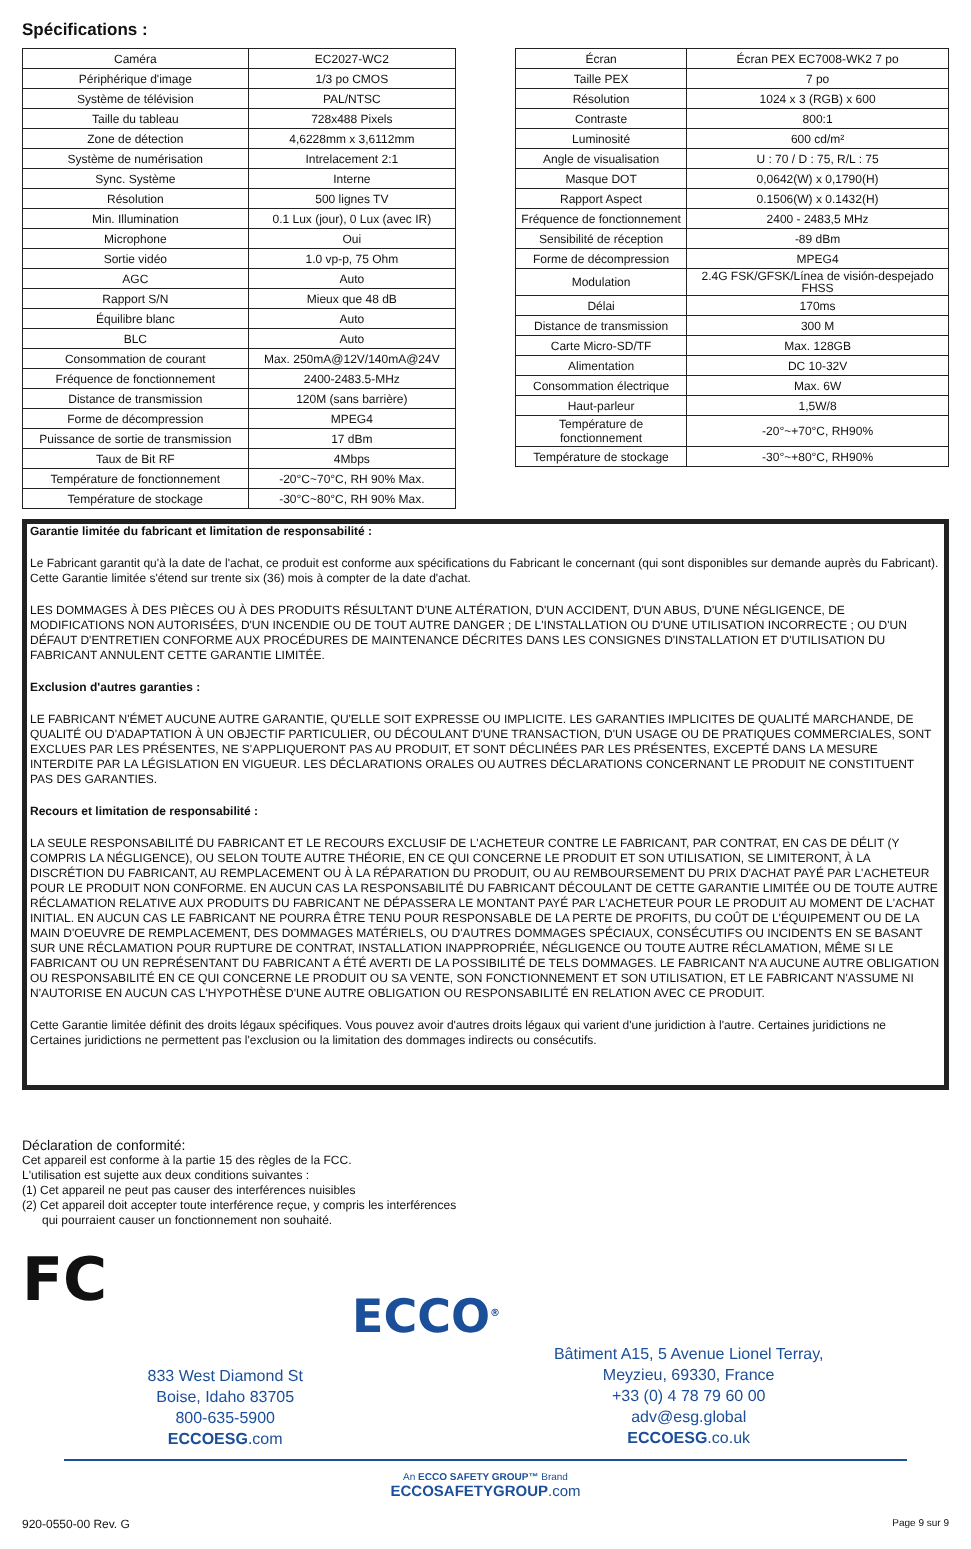Spécifications :
| Caméra | EC2027-WC2 |
| Périphérique d'image | 1/3 po CMOS |
| Système de télévision | PAL/NTSC |
| Taille du tableau | 728x488 Pixels |
| Zone de détection | 4,6228mm x 3,6112mm |
| Système de numérisation | Intrelacement 2:1 |
| Sync. Système | Interne |
| Résolution | 500 lignes TV |
| Min. Illumination | 0.1 Lux (jour), 0 Lux (avec IR) |
| Microphone | Oui |
| Sortie vidéo | 1.0 vp-p, 75 Ohm |
| AGC | Auto |
| Rapport S/N | Mieux que 48 dB |
| Équilibre blanc | Auto |
| BLC | Auto |
| Consommation de courant | Max. 250mA@12V/140mA@24V |
| Fréquence de fonctionnement | 2400-2483.5-MHz |
| Distance de transmission | 120M (sans barrière) |
| Forme de décompression | MPEG4 |
| Puissance de sortie de transmission | 17 dBm |
| Taux de Bit RF | 4Mbps |
| Température de fonctionnement | -20°C~70°C, RH 90% Max. |
| Température de stockage | -30°C~80°C, RH 90% Max. |
| Écran | Écran PEX EC7008-WK2 7 po |
| Taille PEX | 7 po |
| Résolution | 1024 x 3 (RGB) x 600 |
| Contraste | 800:1 |
| Luminosité | 600 cd/m² |
| Angle de visualisation | U : 70 / D : 75, R/L : 75 |
| Masque DOT | 0,0642(W) x 0,1790(H) |
| Rapport Aspect | 0.1506(W) x 0.1432(H) |
| Fréquence de fonctionnement | 2400 - 2483,5 MHz |
| Sensibilité de réception | -89 dBm |
| Forme de décompression | MPEG4 |
| Modulation | 2.4G FSK/GFSK/Línea de visión-despejado FHSS |
| Délai | 170ms |
| Distance de transmission | 300 M |
| Carte Micro-SD/TF | Max. 128GB |
| Alimentation | DC 10-32V |
| Consommation électrique | Max. 6W |
| Haut-parleur | 1,5W/8 |
| Température de fonctionnement | -20°~+70°C, RH90% |
| Température de stockage | -30°~+80°C, RH90% |
Garantie limitée du fabricant et limitation de responsabilité :
Le Fabricant garantit qu'à la date de l'achat, ce produit est conforme aux spécifications du Fabricant le concernant (qui sont disponibles sur demande auprès du Fabricant). Cette Garantie limitée s'étend sur trente six (36) mois à compter de la date d'achat.
LES DOMMAGES À DES PIÈCES OU À DES PRODUITS RÉSULTANT D'UNE ALTÉRATION, D'UN ACCIDENT, D'UN ABUS, D'UNE NÉGLIGENCE, DE MODIFICATIONS NON AUTORISÉES, D'UN INCENDIE OU DE TOUT AUTRE DANGER ; DE L'INSTALLATION OU D'UNE UTILISATION INCORRECTE ; OU D'UN DÉFAUT D'ENTRETIEN CONFORME AUX PROCÉDURES DE MAINTENANCE DÉCRITES DANS LES CONSIGNES D'INSTALLATION ET D'UTILISATION DU FABRICANT ANNULENT CETTE GARANTIE LIMITÉE.
Exclusion d'autres garanties :
LE FABRICANT N'ÉMET AUCUNE AUTRE GARANTIE, QU'ELLE SOIT EXPRESSE OU IMPLICITE. LES GARANTIES IMPLICITES DE QUALITÉ MARCHANDE, DE QUALITÉ OU D'ADAPTATION À UN OBJECTIF PARTICULIER, OU DÉCOULANT D'UNE TRANSACTION, D'UN USAGE OU DE PRATIQUES COMMERCIALES, SONT EXCLUES PAR LES PRÉSENTES, NE S'APPLIQUERONT PAS AU PRODUIT, ET SONT DÉCLINÉES PAR LES PRÉSENTES, EXCEPTÉ DANS LA MESURE INTERDITE PAR LA LÉGISLATION EN VIGUEUR. LES DÉCLARATIONS ORALES OU AUTRES DÉCLARATIONS CONCERNANT LE PRODUIT NE CONSTITUENT PAS DES GARANTIES.
Recours et limitation de responsabilité :
LA SEULE RESPONSABILITÉ DU FABRICANT ET LE RECOURS EXCLUSIF DE L'ACHETEUR CONTRE LE FABRICANT, PAR CONTRAT, EN CAS DE DÉLIT (Y COMPRIS LA NÉGLIGENCE), OU SELON TOUTE AUTRE THÉORIE, EN CE QUI CONCERNE LE PRODUIT ET SON UTILISATION, SE LIMITERONT, À LA DISCRÉTION DU FABRICANT, AU REMPLACEMENT OU À LA RÉPARATION DU PRODUIT, OU AU REMBOURSEMENT DU PRIX D'ACHAT PAYÉ PAR L'ACHETEUR POUR LE PRODUIT NON CONFORME. EN AUCUN CAS LA RESPONSABILITÉ DU FABRICANT DÉCOULANT DE CETTE GARANTIE LIMITÉE OU DE TOUTE AUTRE RÉCLAMATION RELATIVE AUX PRODUITS DU FABRICANT NE DÉPASSERA LE MONTANT PAYÉ PAR L'ACHETEUR POUR LE PRODUIT AU MOMENT DE L'ACHAT INITIAL. EN AUCUN CAS LE FABRICANT NE POURRA ÊTRE TENU POUR RESPONSABLE DE LA PERTE DE PROFITS, DU COÛT DE L'ÉQUIPEMENT OU DE LA MAIN D'OEUVRE DE REMPLACEMENT, DES DOMMAGES MATÉRIELS, OU D'AUTRES DOMMAGES SPÉCIAUX, CONSÉCUTIFS OU INCIDENTS EN SE BASANT SUR UNE RÉCLAMATION POUR RUPTURE DE CONTRAT, INSTALLATION INAPPROPRIÉE, NÉGLIGENCE OU TOUTE AUTRE RÉCLAMATION, MÊME SI LE FABRICANT OU UN REPRÉSENTANT DU FABRICANT A ÉTÉ AVERTI DE LA POSSIBILITÉ DE TELS DOMMAGES. LE FABRICANT N'A AUCUNE AUTRE OBLIGATION OU RESPONSABILITÉ EN CE QUI CONCERNE LE PRODUIT OU SA VENTE, SON FONCTIONNEMENT ET SON UTILISATION, ET LE FABRICANT N'ASSUME NI N'AUTORISE EN AUCUN CAS L'HYPOTHÈSE D'UNE AUTRE OBLIGATION OU RESPONSABILITÉ EN RELATION AVEC CE PRODUIT.
Cette Garantie limitée définit des droits légaux spécifiques. Vous pouvez avoir d'autres droits légaux qui varient d'une juridiction à l'autre. Certaines juridictions ne Certaines juridictions ne permettent pas l'exclusion ou la limitation des dommages indirects ou consécutifs.
Déclaration de conformité:
Cet appareil est conforme à la partie 15 des règles de la FCC.
L'utilisation est sujette aux deux conditions suivantes :
(1) Cet appareil ne peut pas causer des interférences nuisibles
(2) Cet appareil doit accepter toute interférence reçue, y compris les interférences
qui pourraient causer un fonctionnement non souhaité.
FC
ECCO<sup>®</sup>
833 West Diamond St
Boise, Idaho 83705
800-635-5900
ECCOESG.com
Bâtiment A15, 5 Avenue Lionel Terray,
Meyzieu, 69330, France
+33 (0) 4 78 79 60 00
adv@esg.global
ECCOESG.co.uk
An ECCO SAFETY GROUP™ Brand
ECCOSAFETYGROUP.com
920-0550-00 Rev. G Page 9 sur 9